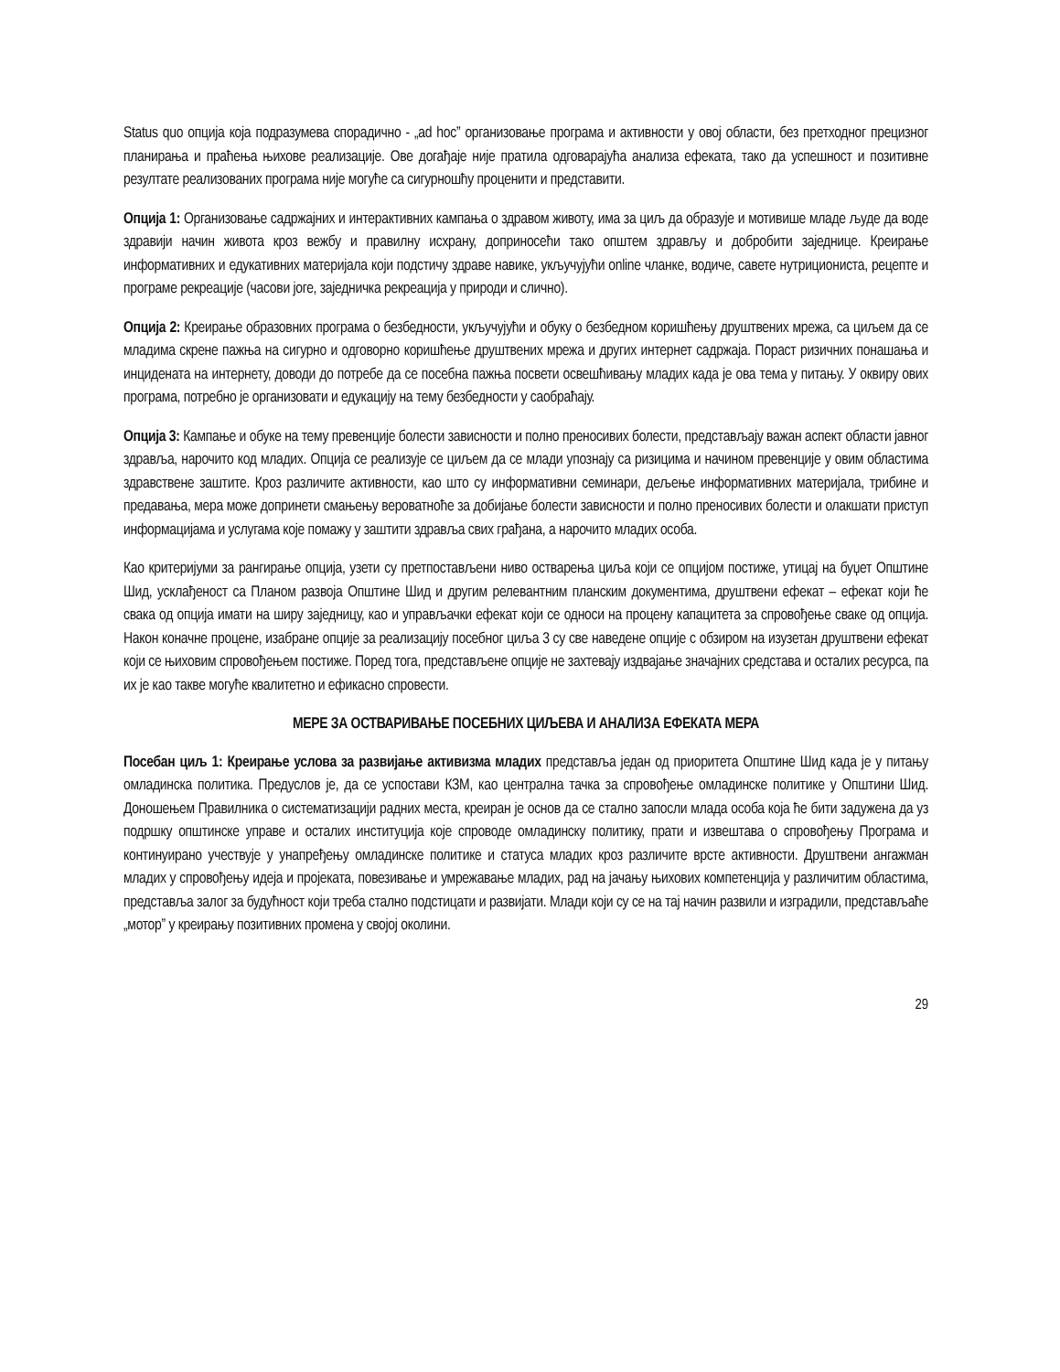Status quo опција која подразумева спорадично - „ad hoc” организовање програма и активности у овој области, без претходног прецизног планирања и праћења њихове реализације. Ове догађаје није пратила одговарајућа анализа ефеката, тако да успешност и позитивне резултате реализованих програма није могуће са сигурношћу проценити и представити.
Опција 1: Организовање садржајних и интерактивних кампања о здравом животу, има за циљ да образује и мотивише младе људе да воде здравији начин живота кроз вежбу и правилну исхрану, доприносећи тако општем здрављу и добробити заједнице. Креирање информативних и едукативних материјала који подстичу здраве навике, укључујући online чланке, водиче, савете нутрициониста, рецепте и програме рекреације (часови јоге, заједничка рекреација у природи и слично).
Опција 2: Креирање образовних програма о безбедности, укључујући и обуку о безбедном коришћењу друштвених мрежа, са циљем да се младима скрене пажња на сигурно и одговорно коришћење друштвених мрежа и других интернет садржаја. Пораст ризичних понашања и инцидената на интернету, доводи до потребе да се посебна пажња посвети освешћивању младих када је ова тема у питању. У оквиру ових програма, потребно је организовати и едукацију на тему безбедности у саобраћају.
Опција 3: Кампање и обуке на тему превенције болести зависности и полно преносивих болести, представљају важан аспект области јавног здравља, нарочито код младих. Опција се реализује се циљем да се млади упознају са ризицима и начином превенције у овим областима здравствене заштите. Кроз различите активности, као што су информативни семинари, дељење информативних материјала, трибине и предавања, мера може допринети смањењу вероватноће за добијање болести зависности и полно преносивих болести и олакшати приступ информацијама и услугама које помажу у заштити здравља свих грађана, а нарочито младих особа.
Као критеријуми за рангирање опција, узети су претпостављени ниво остварења циља који се опцијом постиже, утицај на буџет Општине Шид, усклађеност са Планом развоја Општине Шид и другим релевантним планским документима, друштвени ефекат – ефекат који ће свака од опција имати на ширу заједницу, као и управљачки ефекат који се односи на процену капацитета за спровођење сваке од опција. Након коначне процене, изабране опције за реализацију посебног циља 3 су све наведене опције с обзиром на изузетан друштвени ефекат који се њиховим спровођењем постиже. Поред тога, представљене опције не захтевају издвајање значајних средстава и осталих ресурса, па их је као такве могуће квалитетно и ефикасно спровести.
МЕРЕ ЗА ОСТВАРИВАЊЕ ПОСЕБНИХ ЦИЉЕВА И АНАЛИЗА ЕФЕКАТА МЕРА
Посебан циљ 1: Креирање услова за развијање активизма младих представља један од приоритета Општине Шид када је у питању омладинска политика. Предуслов је, да се успостави КЗМ, као централна тачка за спровођење омладинске политике у Општини Шид. Доношењем Правилника о систематизацији радних места, креиран је основ да се стално запосли млада особа која ће бити задужена да уз подршку општинске управе и осталих институција које спроводе омладинску политику, прати и извештава о спровођењу Програма и континуирано учествује у унапређењу омладинске политике и статуса младих кроз различите врсте активности. Друштвени ангажман младих у спровођењу идеја и пројеката, повезивање и умрежавање младих, рад на јачању њихових компетенција у различитим областима, представља залог за будућност који треба стално подстицати и развијати. Млади који су се на тај начин развили и изградили, представљаће „мотор” у креирању позитивних промена у својој околини.
29